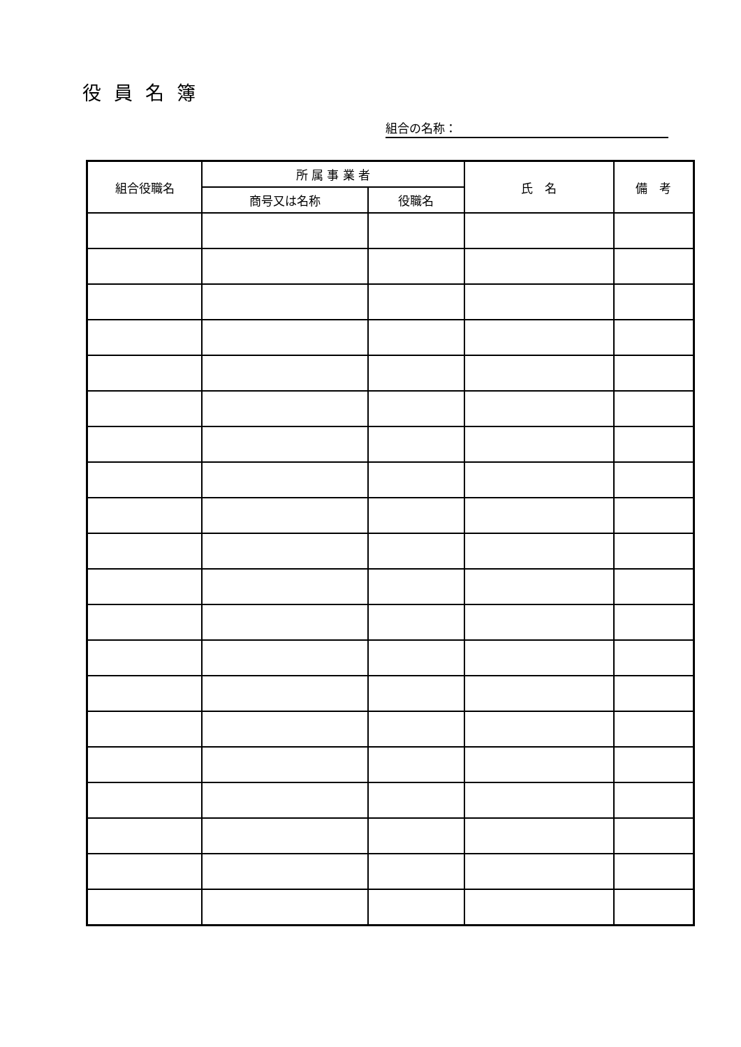役員名簿
組合の名称：
| 組合役職名 | 所 属 事 業 者 | | 氏 名 | 備 考 |
| --- | --- | --- | --- | --- |
| | 商号又は名称 | 役職名 | | |